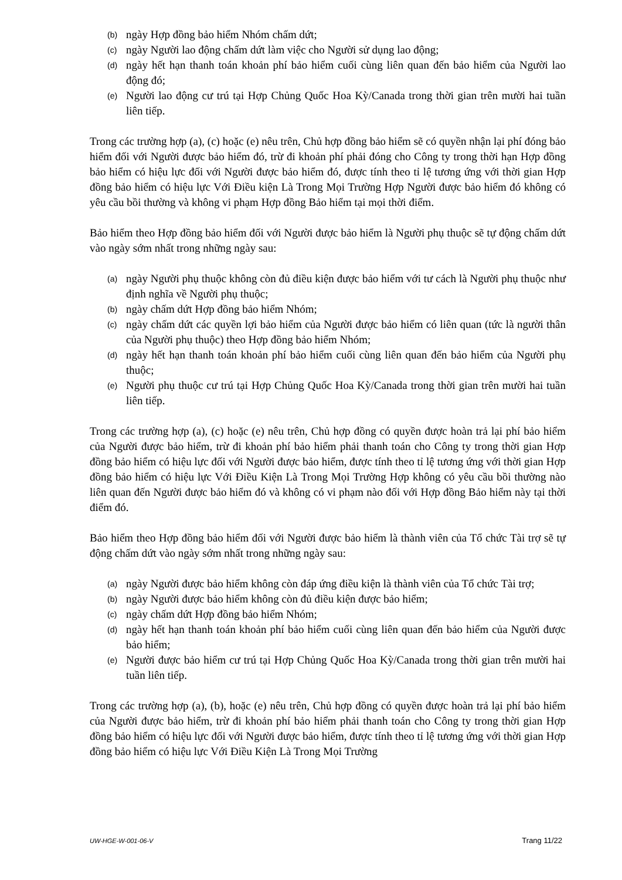(b) ngày Hợp đồng bảo hiểm Nhóm chấm dứt;
(c) ngày Người lao động chấm dứt làm việc cho Người sử dụng lao động;
(d) ngày hết hạn thanh toán khoản phí bảo hiểm cuối cùng liên quan đến bảo hiểm của Người lao động đó;
(e) Người lao động cư trú tại Hợp Chủng Quốc Hoa Kỳ/Canada trong thời gian trên mười hai tuần liên tiếp.
Trong các trường hợp (a), (c) hoặc (e) nêu trên, Chủ hợp đồng bảo hiểm sẽ có quyền nhận lại phí đóng bảo hiểm đối với Người được bảo hiểm đó, trừ đi khoản phí phải đóng cho Công ty trong thời hạn Hợp đồng bảo hiểm có hiệu lực đối với Người được bảo hiểm đó, được tính theo tỉ lệ tương ứng với thời gian Hợp đồng bảo hiểm có hiệu lực Với Điều kiện Là Trong Mọi Trường Hợp Người được bảo hiểm đó không có yêu cầu bồi thường và không vi phạm Hợp đồng Bảo hiểm tại mọi thời điểm.
Bảo hiểm theo Hợp đồng bảo hiểm đối với Người được bảo hiểm là Người phụ thuộc sẽ tự động chấm dứt vào ngày sớm nhất trong những ngày sau:
(a) ngày Người phụ thuộc không còn đủ điều kiện được bảo hiểm với tư cách là Người phụ thuộc như định nghĩa về Người phụ thuộc;
(b) ngày chấm dứt Hợp đồng bảo hiểm Nhóm;
(c) ngày chấm dứt các quyền lợi bảo hiểm của Người được bảo hiểm có liên quan (tức là người thân của Người phụ thuộc) theo Hợp đồng bảo hiểm Nhóm;
(d) ngày hết hạn thanh toán khoản phí bảo hiểm cuối cùng liên quan đến bảo hiểm của Người phụ thuộc;
(e) Người phụ thuộc cư trú tại Hợp Chủng Quốc Hoa Kỳ/Canada trong thời gian trên mười hai tuần liên tiếp.
Trong các trường hợp (a), (c) hoặc (e) nêu trên, Chủ hợp đồng có quyền được hoàn trả lại phí bảo hiểm của Người được bảo hiểm, trừ đi khoản phí bảo hiểm phải thanh toán cho Công ty trong thời gian Hợp đồng bảo hiểm có hiệu lực đối với Người được bảo hiểm, được tính theo tỉ lệ tương ứng với thời gian Hợp đồng bảo hiểm có hiệu lực Với Điều Kiện Là Trong Mọi Trường Hợp không có yêu cầu bồi thường nào liên quan đến Người được bảo hiểm đó và không có vi phạm nào đối với Hợp đồng Bảo hiểm này tại thời điểm đó.
Bảo hiểm theo Hợp đồng bảo hiểm đối với Người được bảo hiểm là thành viên của Tổ chức Tài trợ sẽ tự động chấm dứt vào ngày sớm nhất trong những ngày sau:
(a) ngày Người được bảo hiểm không còn đáp ứng điều kiện là thành viên của Tổ chức Tài trợ;
(b) ngày Người được bảo hiểm không còn đủ điều kiện được bảo hiểm;
(c) ngày chấm dứt Hợp đồng bảo hiểm Nhóm;
(d) ngày hết hạn thanh toán khoản phí bảo hiểm cuối cùng liên quan đến bảo hiểm của Người được bảo hiểm;
(e) Người được bảo hiểm cư trú tại Hợp Chủng Quốc Hoa Kỳ/Canada trong thời gian trên mười hai tuần liên tiếp.
Trong các trường hợp (a), (b), hoặc (e) nêu trên, Chủ hợp đồng có quyền được hoàn trả lại phí bảo hiểm của Người được bảo hiểm, trừ đi khoản phí bảo hiểm phải thanh toán cho Công ty trong thời gian Hợp đồng bảo hiểm có hiệu lực đối với Người được bảo hiểm, được tính theo tỉ lệ tương ứng với thời gian Hợp đồng bảo hiểm có hiệu lực Với Điều Kiện Là Trong Mọi Trường
UW-HGE-W-001-06-V Trang 11/22